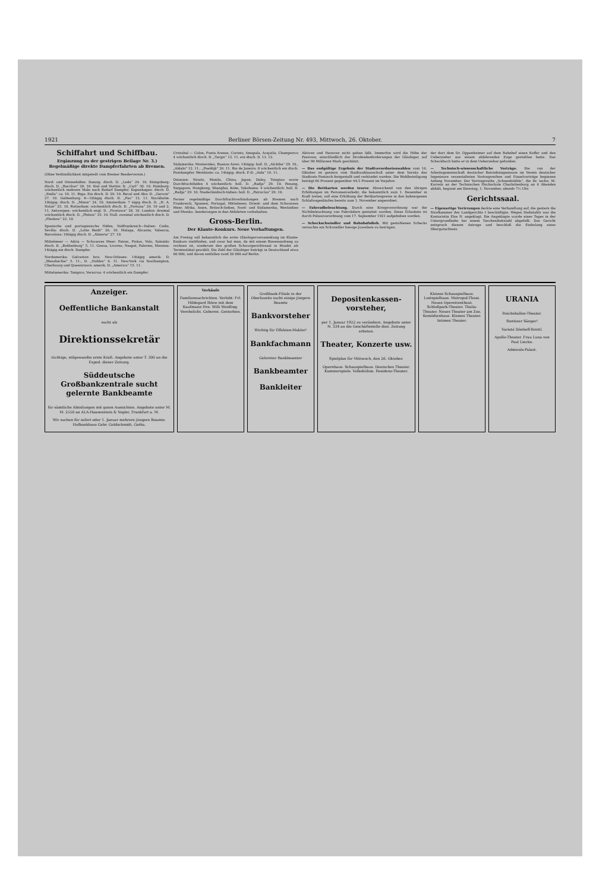1921 Berliner Börsen-Zeitung Nr. 493, Mittwoch, 26. Oktober. 7
Schiffahrt und Schiffbau.
Ergänzung zu der gestrigen Beilage Nr. 3.) Regelmäßige direkte Dampferfahrten ab Bremen.
(Ohne Verbindlichkeit mitgeteilt vom Bremer Reederverein.)
Nord- und Ostseehäfen: Danzig: dtsch. D. „Leda“ 24. 10. Königsberg: dtsch. D. „Bacchus“ 28. 10. Kiel und Stettin: D. „Carl“ 30. 10. Hamburg: wöchentlich mehrere Male nach Bedarf Dampfer. Kopenhagen: dtsch. D. „Stella“ ca. 10. 11. Riga: Ein dtsch. D. 29. 10. Reval und Abo: D. „Gerwin“ 27. 10. Gothenburg: 8—10tägig dtsch. D. „Pax“ 12. 11. Stockholm: 10tägig: dtsch. D. „Minos“ 24. 10. Amsterdam: 7 tägig dtsch. D. „H. A. Nolze“ 25. 10. Rotterdam: wöchentlich dtsch. D. „Fortuna“ 24. 10 und 2. 11. Antwerpen: wöchentlich engl. D. „Fivetown“ 28. 10. London: dreimal wöchentlich dtsch. D. „Phönix“ 25. 10. Hull: zweimal wöchentlich dtsch. D. „Pleskow“ 22. 10.
Spanische und portugiesische Häfen, Südfrankreich—Italien: Cadiz, Sevilla: dtsch. D. „Lotte Reidt“ 26. 10. Malaga, Alicante, Valencia, Barcelona: 10tägig dtsch. D. „Almeria“ 27. 10.
Mittelmeer — Adria — Schwarzes Meer: Patras, Piräus, Volo, Saloniki: dtsch. D. „Rothenburg“ 5. 11. Genua, Livorno, Neapel, Palermo, Messina: 14tägig ein dtsch. Dampfer.
Nordamerika: Galveston bzw. New-Orleans: 14tägig amerik. D. „Waxahachie“ 5. 11., D. „Nobles“ 6. 11. New-York via Southampton, Cherbourg und Queenstown: amerik. D. „America“ 15. 11.
Mittelamerika: Tampico, Veracruz: 4 wöchentlich ein Dampfer.
Cristobal — Colon, Punta Arenas, Corinto, Amapala, Acajutla, Champerico 4 wöchentlich dtsch. D. „Targis“ 12. 11. ein dtsch. D. 13. 12.
Südamerika: Montevideo, Buenos Aires: 14tägig: holl. D. „Alchiba“ 29. 10., „Aldabi“ 12. 11., „Poeldijk“ 26. 11. Rio de Janeiro: 8 wöchentlich ein dtsch. Postdampfer. Westküste: ca. 14tägig: dtsch. P.-D. „Aida“ 16. 11.
Ostasien: Straits, Manila, China, Japan, Dalny, Tsingtau sowie Durchfrachthäfen 4 wöchentlich: holl. D. „Radja“ 29. 10. Penang, Singapore, Hongkong, Shanghai, Kobe, Yokohama: 4 wöchentlich: holl. D. „Radja“ 29. 10. Niederländisch-Indien: holl. D. „Patroclus“ 29. 10.
Ferner regelmäßige Durchfrachtverbindungen ab Bremen nach Frankreich, Spanien, Portugal, Mittelmeer, Orient- und dem Schwarzen Meer, Afrika, Asien, Britisch-Indien, Nord- und Südamerika, Westindien und Mexiko. Aenderungen in den Abfahrten vorbehalten.
Gross-Berlin.
Der Klante-Konkurs. Neue Verhaftungen.
Am Freitag soll bekanntlich die erste Gläubigerversammlung im Klante-Konkurs stattfinden, und zwar hat man, da mit einem Riesenandrang zu rechnen ist, wiederum den großen Schwurgerichtssaal in Moabit als Terminslokal gewählt. Die Zahl der Gläubiger beträgt in Deutschland etwa 60 000, und davon entfallen rund 20 000 auf Berlin.
Aktiven und Passiven nicht geben läßt. Immerhin wird die Höhe der Passiven, einschließlich der Dividendenforderungen der Gläubiger, auf über 90 Millionen Mark geschätzt.
— Das endgültige Ergebnis der Stadtverordnetenwahlen vom 16. Oktober ist gestern vom Stadtwahlausschuß unter dem Vorsitz des Stadtrats Poetzsch festgestellt und verkündet worden. Die Wahlbeteiligung beträgt 66 Prozent gegenüber 64,5 Prozent im Vorjahre.
— Die Bettkarten werden teurer. Abweichend von den übrigen Erhöhungen im Personenverkehr, die bekanntlich zum 1. Dezember in Kraft treten, soll eine Erhöhung der Bettkartenpreise in den bahneigenen Schlafwagenläufen bereits zum 1. November angeordnet.
— Fahrradbeleuchtung. Durch eine Kriegsverordnung war die Nichtbeleuchtung von Fahrrädern gestattet worden. Diese Erlaubnis ist durch Polizeiverordnung vom 17. September 1921 aufgehoben worden.
— Scheckschwindler und Bahnhofsdieb. Mit gestohlenen Schecks versuchte ein Schwindler hiesige Juweliere zu betrügen.
der dort dem Dr. Oppenheimer auf dem Bahnhof einen Koffer und den Ueberzieher aus einem abfahrenden Zuge gestohlen hatte. Das Scheckbuch hatte er in dem Ueberzieher gefunden.
— Technisch-wissenschaftliche Vorträge. Die von der Arbeitsgemeinschaft deutscher Betriebsingenieure im Verein deutscher Ingenieure veranstalteten Vortragsreihen und Einzelvorträge beginnen Anfang November. Der Vortragsreihe „Schneidstähle“, die Dr. techn. M. Kurrein an der Technischen Hochschule Charlottenburg an 6 Abenden abhält, beginnt am Dienstag, 1. November, abends 7½ Uhr.
Gerichtssaal.
— Eigenartige Verirrungen deckte eine Verhandlung auf, die gestern die Strafkammer des Landgerichts I beschäftigte. Wegen Diebstahls war die Kontoristin Else N. angeklagt. Die Angeklagte wurde eines Tages in der Untergrundbahn bei einem Taschendiebstahl abgefaßt. Das Gericht entsprach diesem Antrage und beschloß die Einholung eines Obergutachtens.
Anzeiger.
Oeffentliche Bankanstalt
sucht als
Direktionssekretär
tüchtige, stilgewandte erste Kraft. Angebote unter T. 300 an die Exped. dieser Zeitung.
Süddeutsche Großbankzentrale sucht gelernte Bankbeamte
für sämtliche Abteilungen mit guten Aussichten. Angebote unter M. M. 2550 an ALA-Haasenstein & Vogler, Frankfurt a. M.
Wir suchen für sofort oder 1. Januar mehrere jüngere Beamte. Hofbankhaus Gebr. Goldschmidt, Gotha.
Verkäufe
Familiennachrichten. Verlobt: Frl. Hildegard Ihlow mit dem Kaufmann Hrn. Willi Weidling. Verehelicht. Geboren. Gestorben.
Großbank-Filiale in der Oberlausitz sucht einige jüngere Beamte
Bankvorsteher
Wichtig für Effekten-Makler!
Bankfachmann
Gelernter Bankbeamter
Bankbeamter
Bankleiter
Depositenkassen-vorsteher,
per 1. Januar 1922 zu verändern. Angebote unter N. 334 an die Geschäftsstelle dies. Zeitung erbeten.
Theater, Konzerte usw.
Spielplan für Mittwoch, den 26. Oktober.
Opernhaus. Schauspielhaus. Deutsches Theater. Kammerspiele. Volksbühne. Residenz-Theater.
Kleines Schauspielhaus. Lustspielhaus. Metropol-Theat. Neues Operettentheat. Schloßpark-Theater. Thalia-Theater. Neues Theater am Zoo. Komödienhaus. Kleines Theater. Intimes Theater.
URANIA
Reichshallen-Theater.
Stettiner Sänger!
Varieté Dönhoff-Brettl.
Apollo-Theater. Frau Luna von Paul Lincke.
Admirals-Palast.